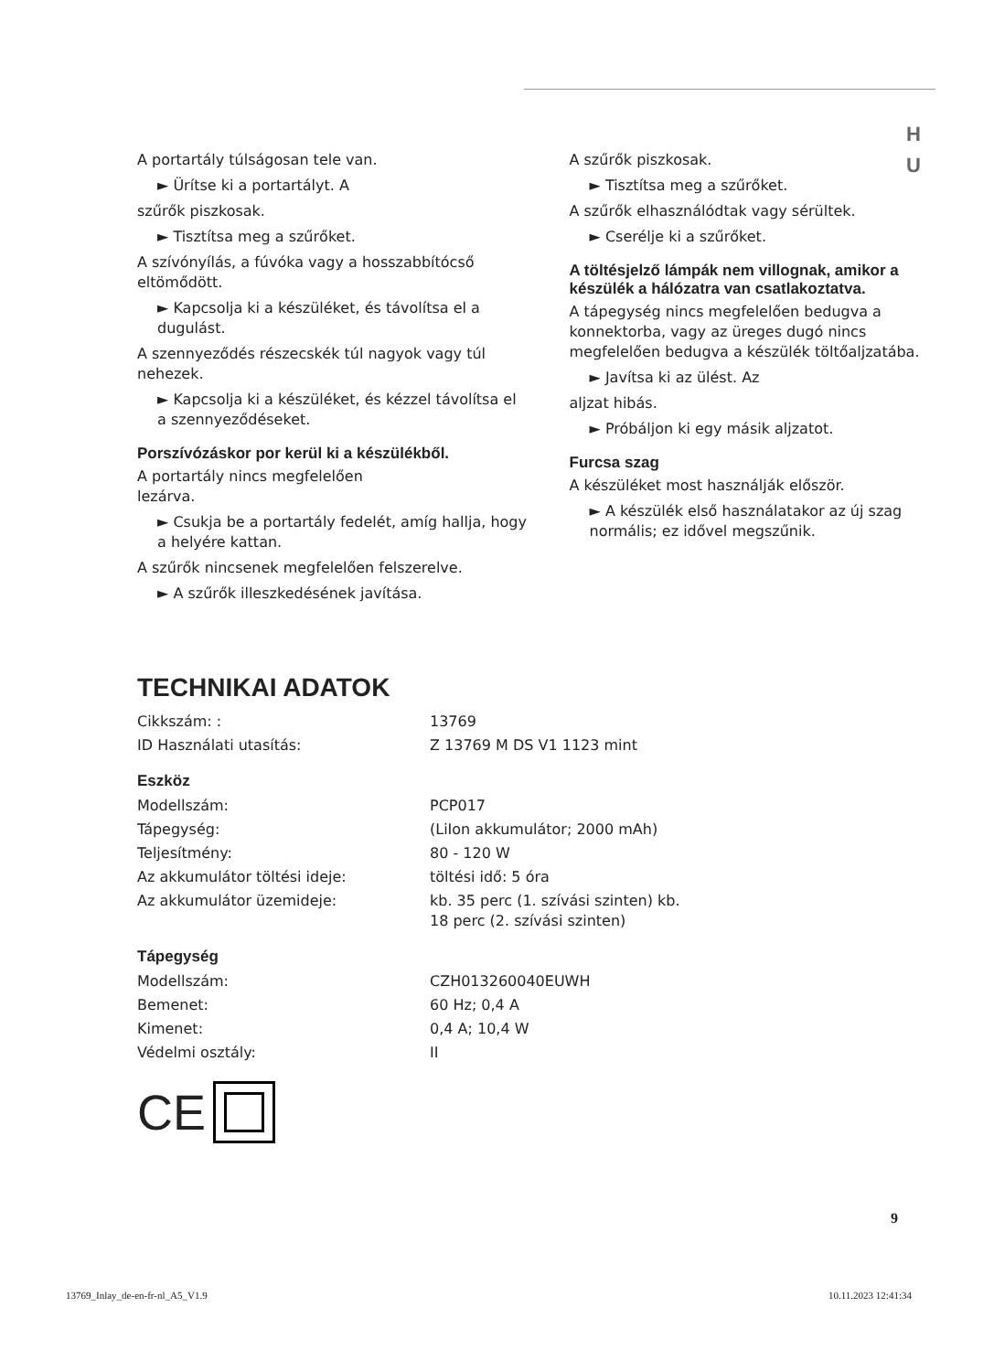H U
A portartály túlságosan tele van.
► Ürítse ki a portartályt. A
szűrők piszkosak.
► Tisztítsa meg a szűrőket.
A szívónyílás, a fúvóka vagy a hosszabbítócső eltömődött.
► Kapcsolja ki a készüléket, és távolítsa el a dugulást.
A szennyeződés részecskék túl nagyok vagy túl nehezek.
► Kapcsolja ki a készüléket, és kézzel távolítsa el a szennyeződéseket.
Porszívózáskor por kerül ki a készülékből.
A portartály nincs megfelelően
lezárva.
► Csukja be a portartály fedelét, amíg hallja, hogy a helyére kattan.
A szűrők nincsenek megfelelően felszerelve.
► A szűrők illeszkedésének javítása.
A szűrők piszkosak.
► Tisztítsa meg a szűrőket.
A szűrők elhasználódtak vagy sérültek.
► Cserélje ki a szűrőket.
A töltésjelző lámpák nem villognak, amikor a készülék a hálózatra van csatlakoztatva.
A tápegység nincs megfelelően bedugva a konnektorba, vagy az üreges dugó nincs megfelelően bedugva a készülék töltőaljzatába.
► Javítsa ki az ülést. Az
aljzat hibás.
► Próbáljon ki egy másik aljzatot.
Furcsa szag
A készüléket most használják először.
► A készülék első használatakor az új szag normális; ez idővel megszűnik.
TECHNIKAI ADATOK
| Cikkszám: : | 13769 |
| ID Használati utasítás: | Z 13769 M DS V1 1123 mint |
Eszköz
| Modellszám: | PCP017 |
| Tápegység: | (LiIon akkumulátor; 2000 mAh) |
| Teljesítmény: | 80 - 120 W |
| Az akkumulátor töltési ideje: | töltési idő: 5 óra |
| Az akkumulátor üzemideje: | kb. 35 perc (1. szívási szinten) kb. 18 perc (2. szívási szinten) |
Tápegység
| Modellszám: | CZH013260040EUWH |
| Bemenet: | 60 Hz; 0,4 A |
| Kimenet: | 0,4 A; 10,4 W |
| Védelmi osztály: | II |
CE
9
13769_Inlay_de-en-fr-nl_A5_V1.9 10.11.2023 12:41:34